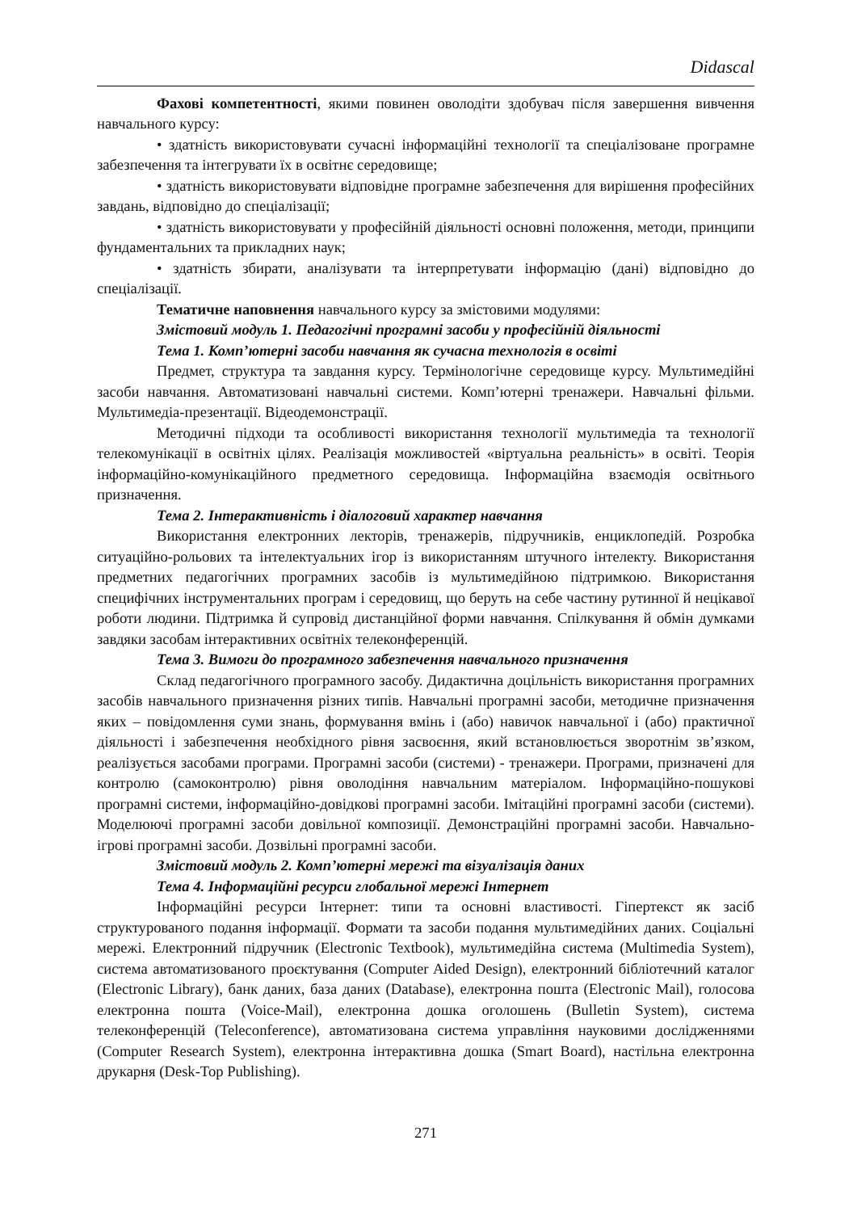Didascal
Фахові компетентності, якими повинен оволодіти здобувач після завершення вивчення навчального курсу:
• здатність використовувати сучасні інформаційні технології та спеціалізоване програмне забезпечення та інтегрувати їх в освітнє середовище;
• здатність використовувати відповідне програмне забезпечення для вирішення професійних завдань, відповідно до спеціалізації;
• здатність використовувати у професійній діяльності основні положення, методи, принципи фундаментальних та прикладних наук;
• здатність збирати, аналізувати та інтерпретувати інформацію (дані) відповідно до спеціалізації.
Тематичне наповнення навчального курсу за змістовими модулями:
Змістовий модуль 1. Педагогічні програмні засоби у професійній діяльності
Тема 1. Комп’ютерні засоби навчання як сучасна технологія в освіті
Предмет, структура та завдання курсу. Термінологічне середовище курсу. Мультимедійні засоби навчання. Автоматизовані навчальні системи. Комп’ютерні тренажери. Навчальні фільми. Мультимедіа-презентації. Відеодемонстрації.
Методичні підходи та особливості використання технології мультимедіа та технології телекомунікації в освітніх цілях. Реалізація можливостей «віртуальна реальність» в освіті. Теорія інформаційно-комунікаційного предметного середовища. Інформаційна взаємодія освітнього призначення.
Тема 2. Інтерактивність і діалоговий характер навчання
Використання електронних лекторів, тренажерів, підручників, енциклопедій. Розробка ситуаційно-рольових та інтелектуальних ігор із використанням штучного інтелекту. Використання предметних педагогічних програмних засобів із мультимедійною підтримкою. Використання специфічних інструментальних програм і середовищ, що беруть на себе частину рутинної й нецікавої роботи людини. Підтримка й супровід дистанційної форми навчання. Спілкування й обмін думками завдяки засобам інтерактивних освітніх телеконференцій.
Тема 3. Вимоги до програмного забезпечення навчального призначення
Склад педагогічного програмного засобу. Дидактична доцільність використання програмних засобів навчального призначення різних типів. Навчальні програмні засоби, методичне призначення яких – повідомлення суми знань, формування вмінь і (або) навичок навчальної і (або) практичної діяльності і забезпечення необхідного рівня засвоєння, який встановлюється зворотнім зв’язком, реалізується засобами програми. Програмні засоби (системи) - тренажери. Програми, призначені для контролю (самоконтролю) рівня оволодіння навчальним матеріалом. Інформаційно-пошукові програмні системи, інформаційно-довідкові програмні засоби. Імітаційні програмні засоби (системи). Моделюючі програмні засоби довільної композиції. Демонстраційні програмні засоби. Навчально-ігрові програмні засоби. Дозвільні програмні засоби.
Змістовий модуль 2. Комп’ютерні мережі та візуалізація даних
Тема 4. Інформаційні ресурси глобальної мережі Інтернет
Інформаційні ресурси Інтернет: типи та основні властивості. Гіпертекст як засіб структурованого подання інформації. Формати та засоби подання мультимедійних даних. Соціальні мережі. Електронний підручник (Electronic Textbook), мультимедійна система (Multimedia System), система автоматизованого проєктування (Computer Aided Design), електронний бібліотечний каталог (Electronic Library), банк даних, база даних (Database), електронна пошта (Electronic Mail), голосова електронна пошта (Voice-Mail), електронна дошка оголошень (Bulletin System), система телеконференцій (Teleconference), автоматизована система управління науковими дослідженнями (Computer Research System), електронна інтерактивна дошка (Smart Board), настільна електронна друкарня (Desk-Top Publishing).
271